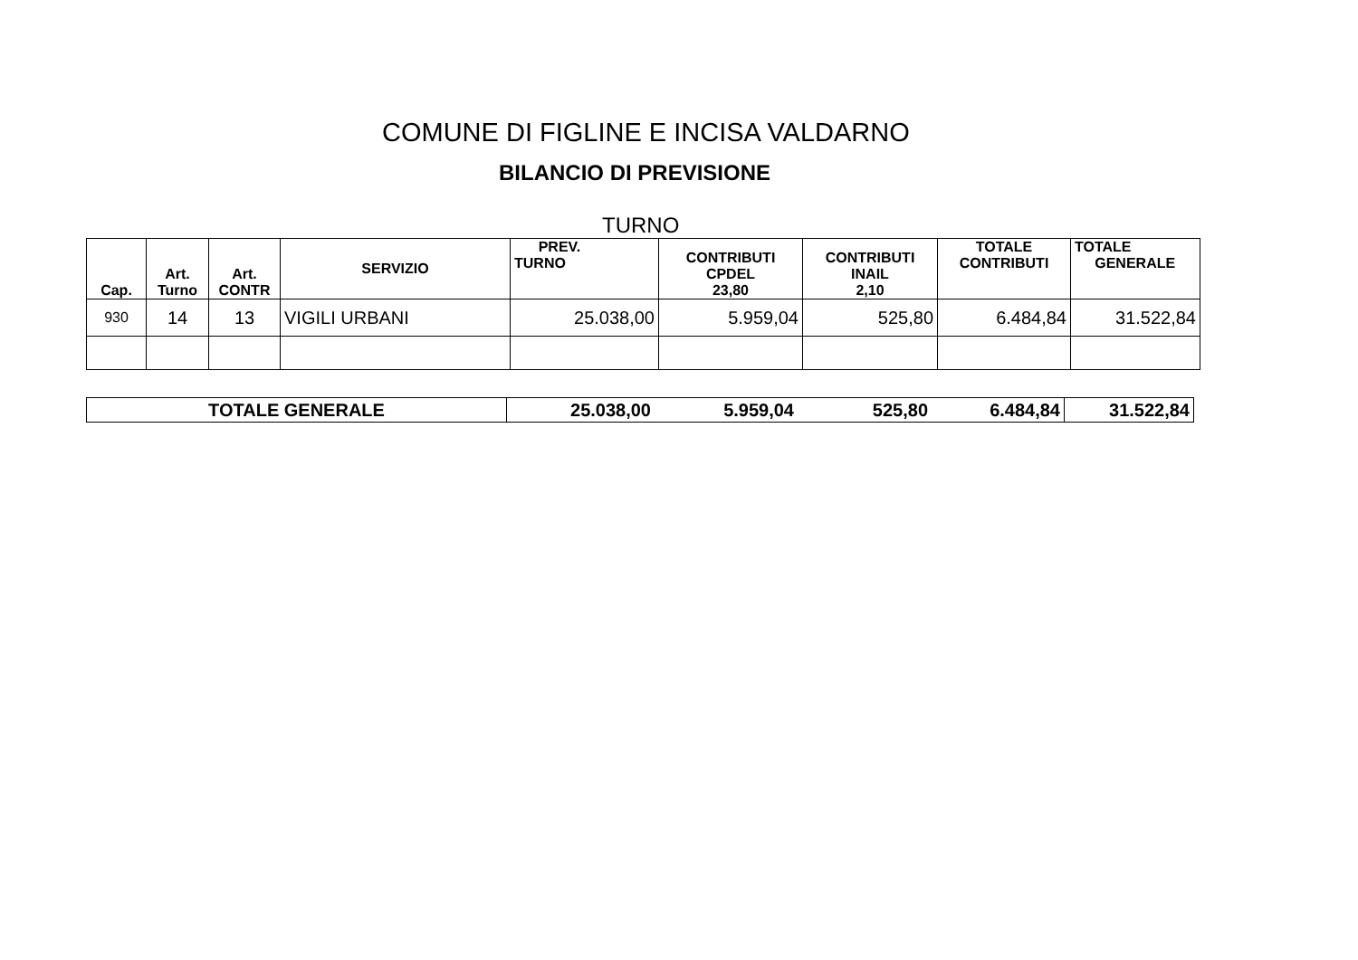COMUNE DI FIGLINE E INCISA VALDARNO
BILANCIO DI PREVISIONE
TURNO
| Cap. | Art. Turno | Art. CONTR | SERVIZIO | PREV. TURNO | CONTRIBUTI CPDEL 23,80 | CONTRIBUTI INAIL 2,10 | TOTALE CONTRIBUTI | TOTALE GENERALE |
| --- | --- | --- | --- | --- | --- | --- | --- | --- |
| 930 | 14 | 13 | VIGILI URBANI | 25.038,00 | 5.959,04 | 525,80 | 6.484,84 | 31.522,84 |
| TOTALE GENERALE | 25.038,00 | 5.959,04 | 525,80 | 6.484,84 | 31.522,84 |